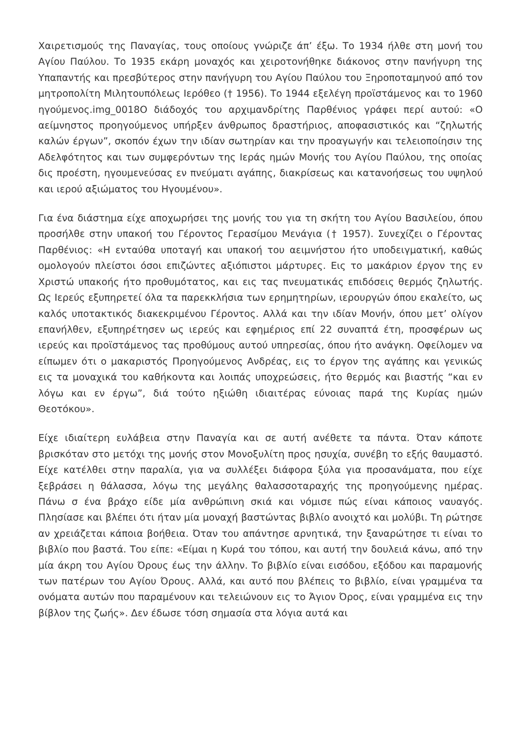Χαιρετισμούς της Παναγίας, τους οποίους γνώριζε άπ’ έξω. Το 1934 ήλθε στη μονή του Αγίου Παύλου. Το 1935 εκάρη μοναχός και χειροτονήθηκε διάκονος στην πανήγυρη της Υπαπαντής και πρεσβύτερος στην πανήγυρη του Αγίου Παύλου του Ξηροποταμηνού από τον μητροπολίτη Μιλητουπόλεως Ιερόθεο († 1956). Το 1944 εξελέγη προϊστάμενος και το 1960 ηγούμενος.img_0018O διάδοχός του αρχιμανδρίτης Παρθένιος γράφει περί αυτού: «Ο αείμνηστος προηγούμενος υπήρξεν άνθρωπος δραστήριος, αποφασιστικός και “ζηλωτής καλών έργων”, σκοπόν έχων την ιδίαν σωτηρίαν και την προαγωγήν και τελειοποίησιν της Αδελφότητος και των συμφερόντων της Ιεράς ημών Μονής του Αγίου Παύλου, της οποίας δις προέστη, ηγουμενεύσας εν πνεύματι αγάπης, διακρίσεως και κατανοήσεως του υψηλού και ιερού αξιώματος του Ηγουμένου».
Για ένα διάστημα είχε αποχωρήσει της μονής του για τη σκήτη του Αγίου Βασιλείου, όπου προσήλθε στην υπακοή του Γέροντος Γερασίμου Μενάγια († 1957). Συνεχίζει ο Γέροντας Παρθένιος: «Η ενταύθα υποταγή και υπακοή του αειμνήστου ήτο υποδειγματική, καθώς ομολογούν πλείστοι όσοι επιζώντες αξιόπιστοι μάρτυρες. Εις το μακάριον έργον της εν Χριστώ υπακοής ήτο προθυμότατος, και εις τας πνευματικάς επιδόσεις θερμός ζηλωτής. Ως Ιερεύς εξυπηρετεί όλα τα παρεκκλήσια των ερημητηρίων, ιερουργών όπου εκαλείτο, ως καλός υποτακτικός διακεκριμένου Γέροντος. Αλλά και την ιδίαν Μονήν, όπου μετ’ ολίγον επανήλθεν, εξυπηρέτησεν ως ιερεύς και εφημέριος επί 22 συναπτά έτη, προσφέρων ως ιερεύς και προϊστάμενος τας προθύμους αυτού υπηρεσίας, όπου ήτο ανάγκη. Οφείλομεν να είπωμεν ότι ο μακαριστός Προηγούμενος Ανδρέας, εις το έργον της αγάπης και γενικώς εις τα μοναχικά του καθήκοντα και λοιπάς υποχρεώσεις, ήτο θερμός και βιαστής “και εν λόγω και εν έργω”, διά τούτο ηξιώθη ιδιαιτέρας εύνοιας παρά της Κυρίας ημών Θεοτόκου».
Είχε ιδιαίτερη ευλάβεια στην Παναγία και σε αυτή ανέθετε τα πάντα. Όταν κάποτε βρισκόταν στο μετόχι της μονής στον Μονοξυλίτη προς ησυχία, συνέβη το εξής θαυμαστό. Είχε κατέλθει στην παραλία, για να συλλέξει διάφορα ξύλα για προσανάματα, που είχε ξεβράσει η θάλασσα, λόγω της μεγάλης θαλασσοταραχής της προηγούμενης ημέρας. Πάνω σ ένα βράχο είδε μία ανθρώπινη σκιά και νόμισε πώς είναι κάποιος ναυαγός. Πλησίασε και βλέπει ότι ήταν μία μοναχή βαστώντας βιβλίο ανοιχτό και μολύβι. Τη ρώτησε αν χρειάζεται κάποια βοήθεια. Όταν του απάντησε αρνητικά, την ξαναρώτησε τι είναι το βιβλίο που βαστά. Του είπε: «Είμαι η Κυρά του τόπου, και αυτή την δουλειά κάνω, από την μία άκρη του Αγίου Όρους έως την άλλην. Το βιβλίο είναι εισόδου, εξόδου και παραμονής των πατέρων του Αγίου Όρους. Αλλά, και αυτό που βλέπεις το βιβλίο, είναι γραμμένα τα ονόματα αυτών που παραμένουν και τελειώνουν εις το Άγιον Όρος, είναι γραμμένα εις την βίβλον της ζωής». Δεν έδωσε τόση σημασία στα λόγια αυτά και